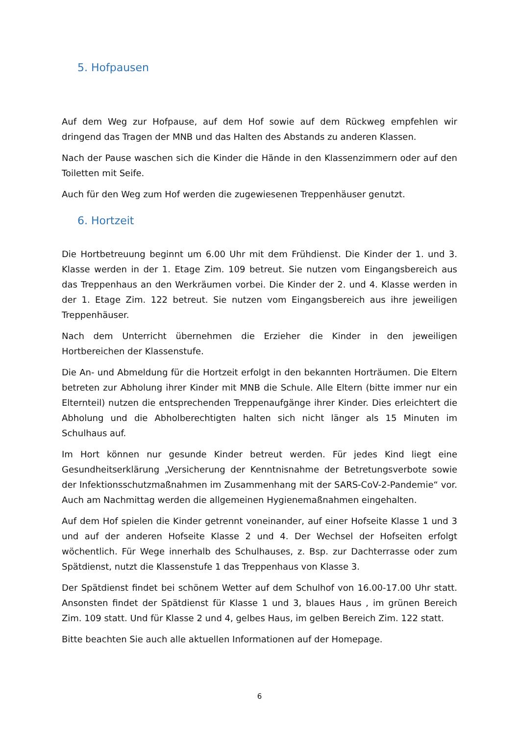5. Hofpausen
Auf dem Weg zur Hofpause, auf dem Hof sowie auf dem Rückweg empfehlen wir dringend das Tragen der MNB und das Halten des Abstands zu anderen Klassen.
Nach der Pause waschen sich die Kinder die Hände in den Klassenzimmern oder auf den Toiletten mit Seife.
Auch für den Weg zum Hof werden die zugewiesenen Treppenhäuser genutzt.
6. Hortzeit
Die Hortbetreuung beginnt um 6.00 Uhr mit dem Frühdienst. Die Kinder der 1. und 3. Klasse werden in der 1. Etage Zim. 109 betreut. Sie nutzen vom Eingangsbereich aus das Treppenhaus an den Werkräumen vorbei. Die Kinder der 2. und 4. Klasse werden in der 1. Etage Zim. 122 betreut. Sie nutzen vom Eingangsbereich aus ihre jeweiligen Treppenhäuser.
Nach dem Unterricht übernehmen die Erzieher die Kinder in den jeweiligen Hortbereichen der Klassenstufe.
Die An- und Abmeldung für die Hortzeit erfolgt in den bekannten Horträumen. Die Eltern betreten zur Abholung ihrer Kinder mit MNB die Schule. Alle Eltern (bitte immer nur ein Elternteil) nutzen die entsprechenden Treppenaufgänge ihrer Kinder. Dies erleichtert die Abholung und die Abholberechtigten halten sich nicht länger als 15 Minuten im Schulhaus auf.
Im Hort können nur gesunde Kinder betreut werden. Für jedes Kind liegt eine Gesundheitserklärung „Versicherung der Kenntnisnahme der Betretungsverbote sowie der Infektionsschutzmaßnahmen im Zusammenhang mit der SARS-CoV-2-Pandemie“ vor. Auch am Nachmittag werden die allgemeinen Hygienemaßnahmen eingehalten.
Auf dem Hof spielen die Kinder getrennt voneinander, auf einer Hofseite Klasse 1 und 3 und auf der anderen Hofseite Klasse 2 und 4. Der Wechsel der Hofseiten erfolgt wöchentlich. Für Wege innerhalb des Schulhauses, z. Bsp. zur Dachterrasse oder zum Spätdienst, nutzt die Klassenstufe 1 das Treppenhaus von Klasse 3.
Der Spätdienst findet bei schönem Wetter auf dem Schulhof von 16.00-17.00 Uhr statt. Ansonsten findet der Spätdienst für Klasse 1 und 3, blaues Haus , im grünen Bereich Zim. 109 statt. Und für Klasse 2 und 4, gelbes Haus, im gelben Bereich Zim. 122 statt.
Bitte beachten Sie auch alle aktuellen Informationen auf der Homepage.
6